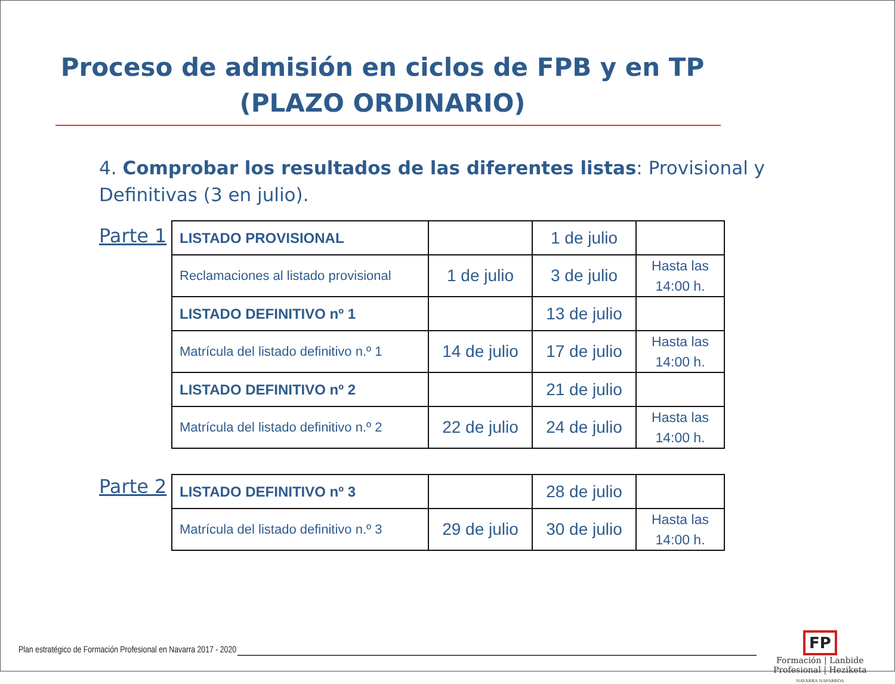Proceso de admisión en ciclos de FPB y en TP
(PLAZO ORDINARIO)
4. Comprobar los resultados de las diferentes listas: Provisional y Definitivas (3 en julio).
Parte 1
| LISTADO PROVISIONAL | | 1 de julio | |
| Reclamaciones al listado provisional | 1 de julio | 3 de julio | Hasta las 14:00 h. |
| LISTADO DEFINITIVO nº 1 | | 13 de julio | |
| Matrícula del listado definitivo n.º 1 | 14 de julio | 17 de julio | Hasta las 14:00 h. |
| LISTADO DEFINITIVO nº 2 | | 21 de julio | |
| Matrícula del listado definitivo n.º 2 | 22 de julio | 24 de julio | Hasta las 14:00 h. |
Parte 2
| LISTADO DEFINITIVO nº 3 | | 28 de julio | |
| Matrícula del listado definitivo n.º 3 | 29 de julio | 30 de julio | Hasta las 14:00 h. |
Plan estratégico de Formación Profesional en Navarra 2017 - 2020
FP
Formación | Lanbide
Profesional | Heziketa
NAVARRA NAFARROA